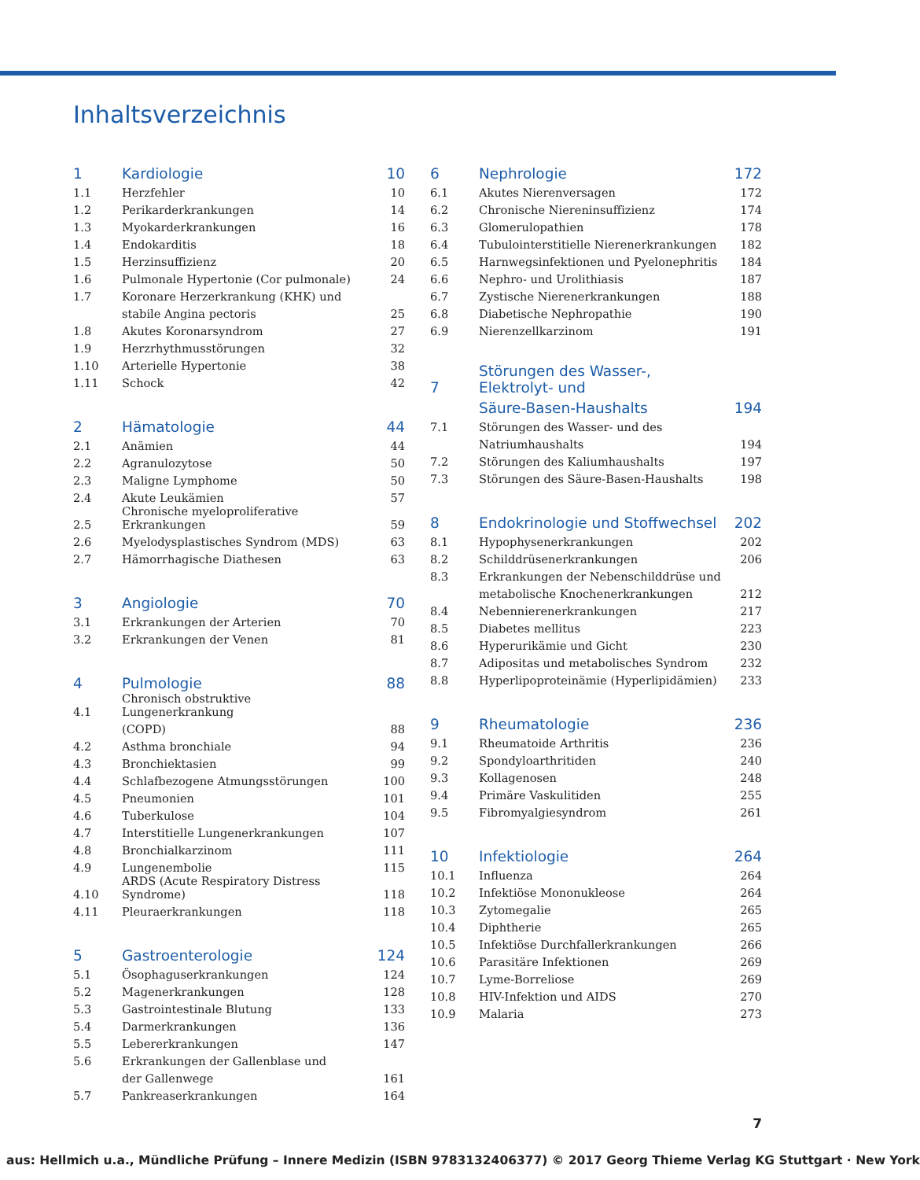Inhaltsverzeichnis
| 1 | Kardiologie | 10 |
| 1.1 | Herzfehler | 10 |
| 1.2 | Perikarderkrankungen | 14 |
| 1.3 | Myokarderkrankungen | 16 |
| 1.4 | Endokarditis | 18 |
| 1.5 | Herzinsuffizienz | 20 |
| 1.6 | Pulmonale Hypertonie (Cor pulmonale) | 24 |
| 1.7 | Koronare Herzerkrankung (KHK) und | |
| | stabile Angina pectoris | 25 |
| 1.8 | Akutes Koronarsyndrom | 27 |
| 1.9 | Herzrhythmusstörungen | 32 |
| 1.10 | Arterielle Hypertonie | 38 |
| 1.11 | Schock | 42 |
| 2 | Hämatologie | 44 |
| 2.1 | Anämien | 44 |
| 2.2 | Agranulozytose | 50 |
| 2.3 | Maligne Lymphome | 50 |
| 2.4 | Akute Leukämien | 57 |
| 2.5 | Chronische myeloproliferative Erkrankungen | 59 |
| 2.6 | Myelodysplastisches Syndrom (MDS) | 63 |
| 2.7 | Hämorrhagische Diathesen | 63 |
| 3 | Angiologie | 70 |
| 3.1 | Erkrankungen der Arterien | 70 |
| 3.2 | Erkrankungen der Venen | 81 |
| 4 | Pulmologie | 88 |
| 4.1 | Chronisch obstruktive Lungenerkrankung | |
| | (COPD) | 88 |
| 4.2 | Asthma bronchiale | 94 |
| 4.3 | Bronchiektasien | 99 |
| 4.4 | Schlafbezogene Atmungsstörungen | 100 |
| 4.5 | Pneumonien | 101 |
| 4.6 | Tuberkulose | 104 |
| 4.7 | Interstitielle Lungenerkrankungen | 107 |
| 4.8 | Bronchialkarzinom | 111 |
| 4.9 | Lungenembolie | 115 |
| 4.10 | ARDS (Acute Respiratory Distress Syndrome) | 118 |
| 4.11 | Pleuraerkrankungen | 118 |
| 5 | Gastroenterologie | 124 |
| 5.1 | Ösophaguserkrankungen | 124 |
| 5.2 | Magenerkrankungen | 128 |
| 5.3 | Gastrointestinale Blutung | 133 |
| 5.4 | Darmerkrankungen | 136 |
| 5.5 | Lebererkrankungen | 147 |
| 5.6 | Erkrankungen der Gallenblase und | |
| | der Gallenwege | 161 |
| 5.7 | Pankreaserkrankungen | 164 |
| 6 | Nephrologie | 172 |
| 6.1 | Akutes Nierenversagen | 172 |
| 6.2 | Chronische Niereninsuffizienz | 174 |
| 6.3 | Glomerulopathien | 178 |
| 6.4 | Tubulointerstitielle Nierenerkrankungen | 182 |
| 6.5 | Harnwegsinfektionen und Pyelonephritis | 184 |
| 6.6 | Nephro- und Urolithiasis | 187 |
| 6.7 | Zystische Nierenerkrankungen | 188 |
| 6.8 | Diabetische Nephropathie | 190 |
| 6.9 | Nierenzellkarzinom | 191 |
| 7 | Störungen des Wasser-, Elektrolyt- und | |
| | Säure-Basen-Haushalts | 194 |
| 7.1 | Störungen des Wasser- und des | |
| | Natriumhaushalts | 194 |
| 7.2 | Störungen des Kaliumhaushalts | 197 |
| 7.3 | Störungen des Säure-Basen-Haushalts | 198 |
| 8 | Endokrinologie und Stoffwechsel | 202 |
| 8.1 | Hypophysenerkrankungen | 202 |
| 8.2 | Schilddrüsenerkrankungen | 206 |
| 8.3 | Erkrankungen der Nebenschilddrüse und | |
| | metabolische Knochenerkrankungen | 212 |
| 8.4 | Nebennierenerkrankungen | 217 |
| 8.5 | Diabetes mellitus | 223 |
| 8.6 | Hyperurikämie und Gicht | 230 |
| 8.7 | Adipositas und metabolisches Syndrom | 232 |
| 8.8 | Hyperlipoproteinämie (Hyperlipidämien) | 233 |
| 9 | Rheumatologie | 236 |
| 9.1 | Rheumatoide Arthritis | 236 |
| 9.2 | Spondyloarthritiden | 240 |
| 9.3 | Kollagenosen | 248 |
| 9.4 | Primäre Vaskulitiden | 255 |
| 9.5 | Fibromyalgiesyndrom | 261 |
| 10 | Infektiologie | 264 |
| 10.1 | Influenza | 264 |
| 10.2 | Infektiöse Mononukleose | 264 |
| 10.3 | Zytomegalie | 265 |
| 10.4 | Diphtherie | 265 |
| 10.5 | Infektiöse Durchfallerkrankungen | 266 |
| 10.6 | Parasitäre Infektionen | 269 |
| 10.7 | Lyme-Borreliose | 269 |
| 10.8 | HIV-Infektion und AIDS | 270 |
| 10.9 | Malaria | 273 |
7
aus: Hellmich u.a., Mündliche Prüfung – Innere Medizin (ISBN 9783132406377) © 2017 Georg Thieme Verlag KG Stuttgart · New York